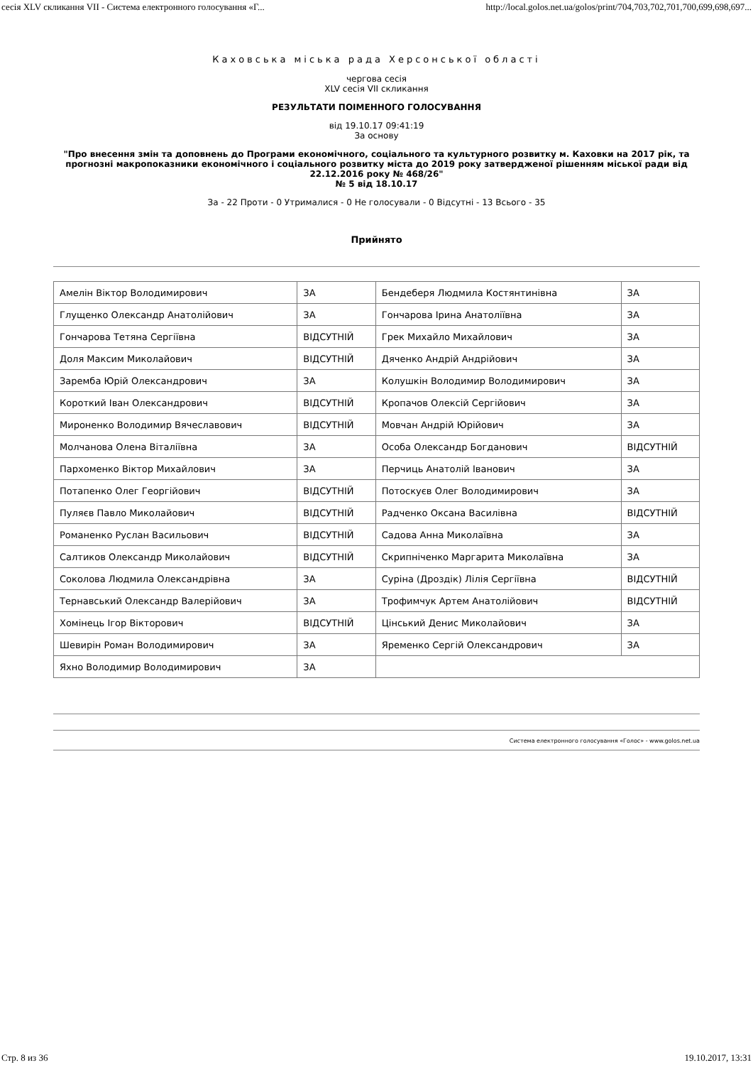сесія XLV скликання VII - Система електронного голосування «Г... http://local.golos.net.ua/golos/print/704,703,702,701,700,699,698,697...
Каховська міська рада Херсонської області
чергова сесія
XLV сесія VII скликання
РЕЗУЛЬТАТИ ПОІМЕННОГО ГОЛОСУВАННЯ
від 19.10.17 09:41:19
За основу
"Про внесення змін та доповнень до Програми економічного, соціального та культурного розвитку м. Каховки на 2017 рік, та прогнозні макропоказники економічного і соціального розвитку міста до 2019 року затвердженої рішенням міської ради від 22.12.2016 року № 468/26"
№ 5 від 18.10.17
За - 22 Проти - 0 Утрималися - 0 Не голосували - 0 Відсутні - 13 Всього - 35
Прийнято
| Амелін Віктор Володимирович | ЗА | Бендеберя Людмила Костянтинівна | ЗА |
| Глущенко Олександр Анатолійович | ЗА | Гончарова Ірина Анатоліївна | ЗА |
| Гончарова Тетяна Сергіївна | ВІДСУТНІЙ | Грек Михайло Михайлович | ЗА |
| Доля Максим Миколайович | ВІДСУТНІЙ | Дяченко Андрій Андрійович | ЗА |
| Заремба Юрій Олександрович | ЗА | Колушкін Володимир Володимирович | ЗА |
| Короткий Іван Олександрович | ВІДСУТНІЙ | Кропачов Олексій Сергійович | ЗА |
| Мироненко Володимир Вячеславович | ВІДСУТНІЙ | Мовчан Андрій Юрійович | ЗА |
| Молчанова Олена Віталіївна | ЗА | Особа Олександр Богданович | ВІДСУТНІЙ |
| Пархоменко Віктор Михайлович | ЗА | Перчиць Анатолій Іванович | ЗА |
| Потапенко Олег Георгійович | ВІДСУТНІЙ | Потоскуєв Олег Володимирович | ЗА |
| Пуляєв Павло Миколайович | ВІДСУТНІЙ | Радченко Оксана Василівна | ВІДСУТНІЙ |
| Романенко Руслан Васильович | ВІДСУТНІЙ | Садова Анна Миколаївна | ЗА |
| Салтиков Олександр Миколайович | ВІДСУТНІЙ | Скрипніченко Маргарита Миколаївна | ЗА |
| Соколова Людмила Олександрівна | ЗА | Суріна (Дроздік) Лілія Сергіївна | ВІДСУТНІЙ |
| Тернавський Олександр Валерійович | ЗА | Трофимчук Артем Анатолійович | ВІДСУТНІЙ |
| Хомінець Ігор Вікторович | ВІДСУТНІЙ | Цінський Денис Миколайович | ЗА |
| Шевирін Роман Володимирович | ЗА | Яременко Сергій Олександрович | ЗА |
| Яхно Володимир Володимирович | ЗА | | |
Система електронного голосування «Голос» - www.golos.net.ua
Стр. 8 из 36 19.10.2017, 13:31